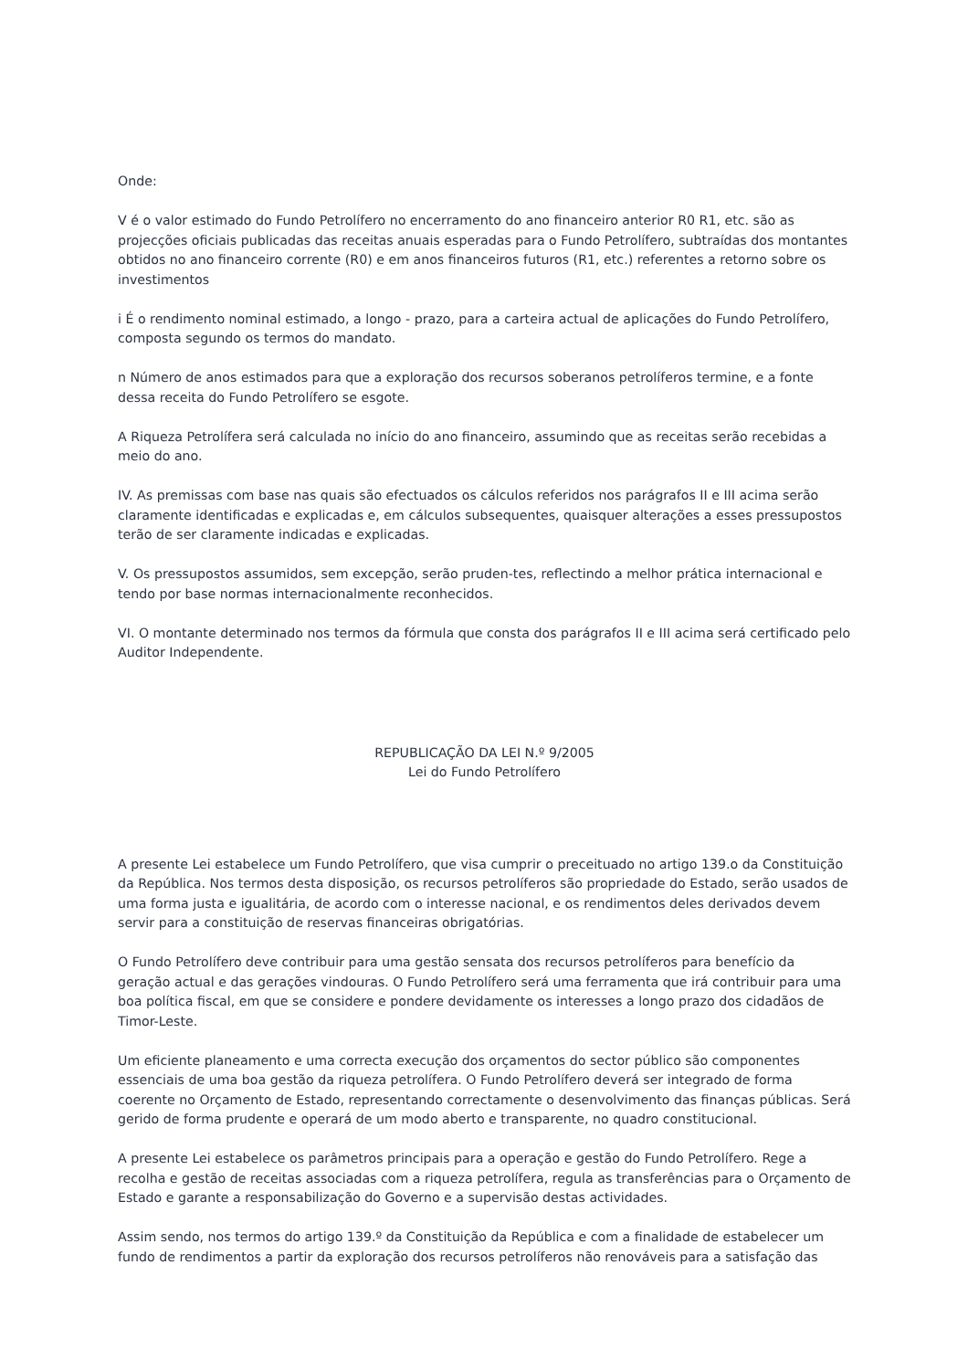Onde:
V é o valor estimado do Fundo Petrolífero no encerramento do ano financeiro anterior R0 R1, etc. são as projecções oficiais publicadas das receitas anuais esperadas para o Fundo Petrolífero, subtraídas dos montantes obtidos no ano financeiro corrente (R0) e em anos financeiros futuros (R1, etc.) referentes a retorno sobre os investimentos
i É o rendimento nominal estimado, a longo - prazo, para a carteira actual de aplicações do Fundo Petrolífero, composta segundo os termos do mandato.
n Número de anos estimados para que a exploração dos recursos soberanos petrolíferos termine, e a fonte dessa receita do Fundo Petrolífero se esgote.
A Riqueza Petrolífera será calculada no início do ano financeiro, assumindo que as receitas serão recebidas a meio do ano.
IV. As premissas com base nas quais são efectuados os cálculos referidos nos parágrafos II e III acima serão claramente identificadas e explicadas e, em cálculos subsequentes, quaisquer alterações a esses pressupostos terão de ser claramente indicadas e explicadas.
V. Os pressupostos assumidos, sem excepção, serão pruden-tes, reflectindo a melhor prática internacional e tendo por base normas internacionalmente reconhecidos.
VI. O montante determinado nos termos da fórmula que consta dos parágrafos II e III acima será certificado pelo Auditor Independente.
REPUBLICAÇÃO DA LEI N.º 9/2005
Lei do Fundo Petrolífero
A presente Lei estabelece um Fundo Petrolífero, que visa cumprir o preceituado no artigo 139.o da Constituição da República. Nos termos desta disposição, os recursos petrolíferos são propriedade do Estado, serão usados de uma forma justa e igualitária, de acordo com o interesse nacional, e os rendimentos deles derivados devem servir para a constituição de reservas financeiras obrigatórias.
O Fundo Petrolífero deve contribuir para uma gestão sensata dos recursos petrolíferos para benefício da geração actual e das gerações vindouras. O Fundo Petrolífero será uma ferramenta que irá contribuir para uma boa política fiscal, em que se considere e pondere devidamente os interesses a longo prazo dos cidadãos de Timor-Leste.
Um eficiente planeamento e uma correcta execução dos orçamentos do sector público são componentes essenciais de uma boa gestão da riqueza petrolífera. O Fundo Petrolífero deverá ser integrado de forma coerente no Orçamento de Estado, representando correctamente o desenvolvimento das finanças públicas. Será gerido de forma prudente e operará de um modo aberto e transparente, no quadro constitucional.
A presente Lei estabelece os parâmetros principais para a operação e gestão do Fundo Petrolífero. Rege a recolha e gestão de receitas associadas com a riqueza petrolífera, regula as transferências para o Orçamento de Estado e garante a responsabilização do Governo e a supervisão destas actividades.
Assim sendo, nos termos do artigo 139.º da Constituição da República e com a finalidade de estabelecer um fundo de rendimentos a partir da exploração dos recursos petrolíferos não renováveis para a satisfação das